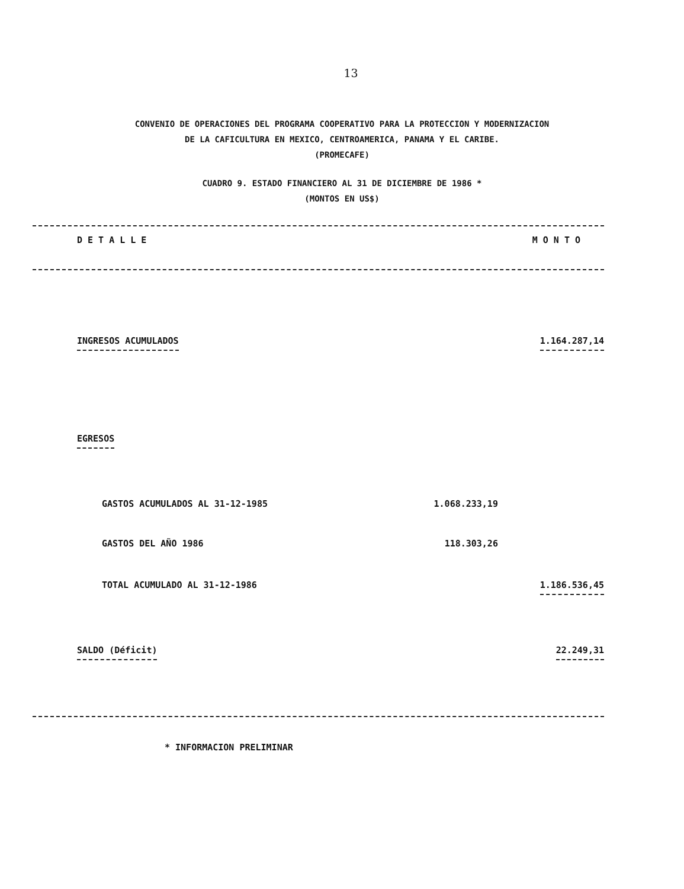13
CONVENIO DE OPERACIONES DEL PROGRAMA COOPERATIVO PARA LA PROTECCION Y MODERNIZACION
DE LA CAFICULTURA EN MEXICO, CENTROAMERICA, PANAMA Y EL CARIBE.
(PROMECAFE)
CUADRO 9. ESTADO FINANCIERO AL 31 DE DICIEMBRE DE 1986 *
(MONTOS EN US$)
| D E T A L L E | | M O N T O |
| --- | --- | --- |
| INGRESOS ACUMULADOS | | 1.164.287,14 |
| EGRESOS | | |
| GASTOS ACUMULADOS AL 31-12-1985 | 1.068.233,19 | |
| GASTOS DEL AÑO 1986 | 118.303,26 | |
| TOTAL ACUMULADO AL 31-12-1986 | | 1.186.536,45 |
| SALDO (Déficit) | | 22.249,31 |
* INFORMACION PRELIMINAR